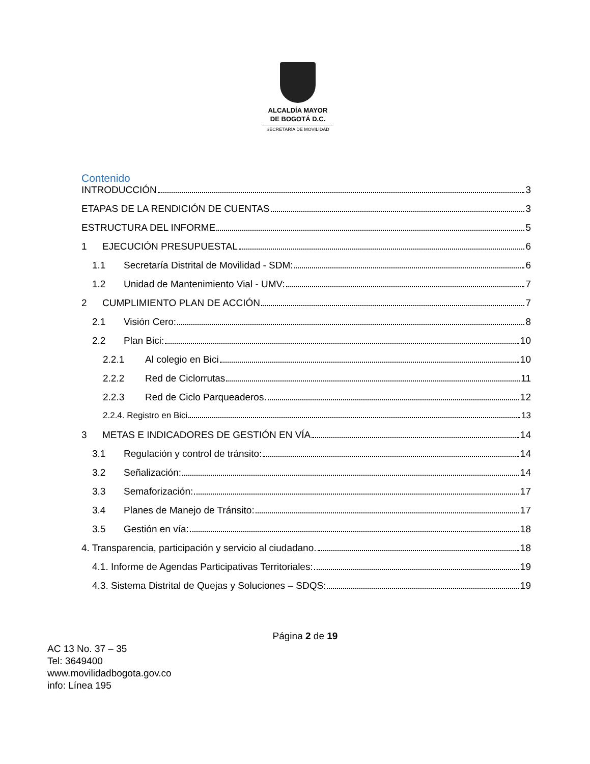ALCALDÍA MAYOR
DE BOGOTÁ D.C.
SECRETARÍA DE MOVILIDAD
Contenido
INTRODUCCIÓN 3
ETAPAS DE LA RENDICIÓN DE CUENTAS 3
ESTRUCTURA DEL INFORME 5
1 EJECUCIÓN PRESUPUESTAL 6
1.1 Secretaría Distrital de Movilidad - SDM: 6
1.2 Unidad de Mantenimiento Vial - UMV: 7
2 CUMPLIMIENTO PLAN DE ACCIÓN 7
2.1 Visión Cero: 8
2.2 Plan Bici: 10
2.2.1 Al colegio en Bici 10
2.2.2 Red de Ciclorrutas 11
2.2.3 Red de Ciclo Parqueaderos. 12
2.2.4. Registro en Bici 13
3 METAS E INDICADORES DE GESTIÓN EN VÍA 14
3.1 Regulación y control de tránsito: 14
3.2 Señalización: 14
3.3 Semaforización: 17
3.4 Planes de Manejo de Tránsito: 17
3.5 Gestión en vía: 18
4. Transparencia, participación y servicio al ciudadano. 18
4.1. Informe de Agendas Participativas Territoriales: 19
4.3. Sistema Distrital de Quejas y Soluciones – SDQS: 19
Página 2 de 19
AC 13 No. 37 – 35
Tel: 3649400
www.movilidadbogota.gov.co
info: Línea 195